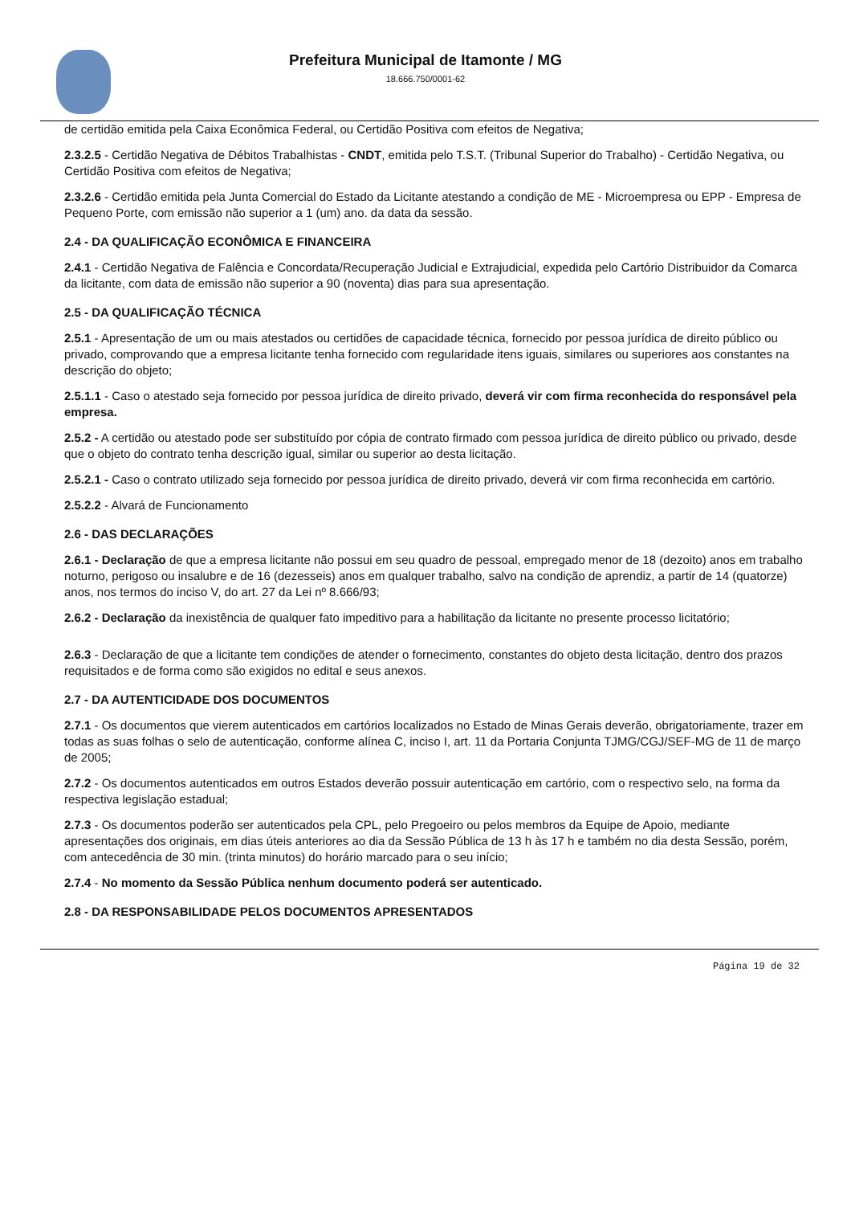Prefeitura Municipal de Itamonte / MG
18.666.750/0001-62
de certidão emitida pela Caixa Econômica Federal, ou Certidão Positiva com efeitos de Negativa;
2.3.2.5 - Certidão Negativa de Débitos Trabalhistas - CNDT, emitida pelo T.S.T. (Tribunal Superior do Trabalho) - Certidão Negativa, ou Certidão Positiva com efeitos de Negativa;
2.3.2.6 - Certidão emitida pela Junta Comercial do Estado da Licitante atestando a condição de ME - Microempresa ou EPP - Empresa de Pequeno Porte, com emissão não superior a 1 (um) ano. da data da sessão.
2.4 - DA QUALIFICAÇÃO ECONÔMICA E FINANCEIRA
2.4.1 - Certidão Negativa de Falência e Concordata/Recuperação Judicial e Extrajudicial, expedida pelo Cartório Distribuidor da Comarca da licitante, com data de emissão não superior a 90 (noventa) dias para sua apresentação.
2.5 - DA QUALIFICAÇÃO TÉCNICA
2.5.1 - Apresentação de um ou mais atestados ou certidões de capacidade técnica, fornecido por pessoa jurídica de direito público ou privado, comprovando que a empresa licitante tenha fornecido com regularidade itens iguais, similares ou superiores aos constantes na descrição do objeto;
2.5.1.1 - Caso o atestado seja fornecido por pessoa jurídica de direito privado, deverá vir com firma reconhecida do responsável pela empresa.
2.5.2 - A certidão ou atestado pode ser substituído por cópia de contrato firmado com pessoa jurídica de direito público ou privado, desde que o objeto do contrato tenha descrição igual, similar ou superior ao desta licitação.
2.5.2.1 - Caso o contrato utilizado seja fornecido por pessoa jurídica de direito privado, deverá vir com firma reconhecida em cartório.
2.5.2.2 - Alvará de Funcionamento
2.6 - DAS DECLARAÇÕES
2.6.1 - Declaração de que a empresa licitante não possui em seu quadro de pessoal, empregado menor de 18 (dezoito) anos em trabalho noturno, perigoso ou insalubre e de 16 (dezesseis) anos em qualquer trabalho, salvo na condição de aprendiz, a partir de 14 (quatorze) anos, nos termos do inciso V, do art. 27 da Lei nº 8.666/93;
2.6.2 - Declaração da inexistência de qualquer fato impeditivo para a habilitação da licitante no presente processo licitatório;
2.6.3 - Declaração de que a licitante tem condições de atender o fornecimento, constantes do objeto desta licitação, dentro dos prazos requisitados e de forma como são exigidos no edital e seus anexos.
2.7 - DA AUTENTICIDADE DOS DOCUMENTOS
2.7.1 - Os documentos que vierem autenticados em cartórios localizados no Estado de Minas Gerais deverão, obrigatoriamente, trazer em todas as suas folhas o selo de autenticação, conforme alínea C, inciso I, art. 11 da Portaria Conjunta TJMG/CGJ/SEF-MG de 11 de março de 2005;
2.7.2 - Os documentos autenticados em outros Estados deverão possuir autenticação em cartório, com o respectivo selo, na forma da respectiva legislação estadual;
2.7.3 - Os documentos poderão ser autenticados pela CPL, pelo Pregoeiro ou pelos membros da Equipe de Apoio, mediante apresentações dos originais, em dias úteis anteriores ao dia da Sessão Pública de 13 h às 17 h e também no dia desta Sessão, porém, com antecedência de 30 min. (trinta minutos) do horário marcado para o seu início;
2.7.4 - No momento da Sessão Pública nenhum documento poderá ser autenticado.
2.8 - DA RESPONSABILIDADE PELOS DOCUMENTOS APRESENTADOS
Página 19 de 32